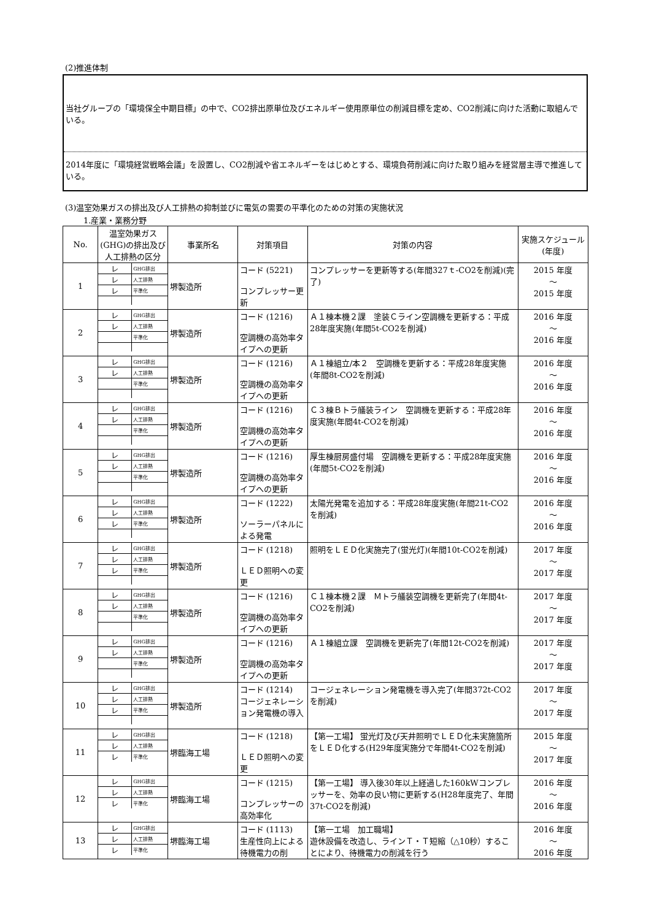(2)推進体制
当社グループの「環境保全中期目標」の中で、CO2排出原単位及びエネルギー使用原単位の削減目標を定め、CO2削減に向けた活動に取組んでいる。
2014年度に「環境経営戦略会議」を設置し、CO2削減や省エネルギーをはじめとする、環境負荷削減に向けた取り組みを経営層主導で推進している。
(3)温室効果ガスの排出及び人工排熱の抑制並びに電気の需要の平準化のための対策の実施状況
1.産業・業務分野
| No. | 温室効果ガス(GHG)の排出及び人工排熱の区分 | 事業所名 | 対策項目 | 対策の内容 | 実施スケジュール(年度) |
| --- | --- | --- | --- | --- | --- |
| 1 | / レ / GHG排出 / / レ / 人工排熱 / / レ / 平準化 / | 堺製造所 | コード (5221) コンプレッサー更新 | コンプレッサーを更新等する(年間327ｔ-CO2を削減)(完了) | 2015 年度 ～ 2015 年度 |
| 2 | / レ / GHG排出 / / レ / 人工排熱 / / / 平準化 / | 堺製造所 | コード (1216) 空調機の高効率タイプへの更新 | Ａ１棟本機２課 塗装Ｃライン空調機を更新する：平成28年度実施(年間5t-CO2を削減) | 2016 年度 ～ 2016 年度 |
| 3 | / レ / GHG排出 / / レ / 人工排熱 / / / 平準化 / | 堺製造所 | コード (1216) 空調機の高効率タイプへの更新 | Ａ１棟組立/本２ 空調機を更新する：平成28年度実施(年間8t-CO2を削減) | 2016 年度 ～ 2016 年度 |
| 4 | / レ / GHG排出 / / レ / 人工排熱 / / / 平準化 / | 堺製造所 | コード (1216) 空調機の高効率タイプへの更新 | Ｃ３棟Ｂトラ艤装ライン 空調機を更新する：平成28年度実施(年間4t-CO2を削減) | 2016 年度 ～ 2016 年度 |
| 5 | / レ / GHG排出 / / レ / 人工排熱 / / / 平準化 / | 堺製造所 | コード (1216) 空調機の高効率タイプへの更新 | 厚生棟厨房盛付場 空調機を更新する：平成28年度実施(年間5t-CO2を削減) | 2016 年度 ～ 2016 年度 |
| 6 | / レ / GHG排出 / / レ / 人工排熱 / / レ / 平準化 / | 堺製造所 | コード (1222) ソーラーパネルによる発電 | 太陽光発電を追加する：平成28年度実施(年間21t-CO2を削減) | 2016 年度 ～ 2016 年度 |
| 7 | / レ / GHG排出 / / レ / 人工排熱 / / レ / 平準化 / | 堺製造所 | コード (1218) ＬＥＤ照明への変更 | 照明をＬＥＤ化実施完了(蛍光灯)(年間10t-CO2を削減) | 2017 年度 ～ 2017 年度 |
| 8 | / レ / GHG排出 / / レ / 人工排熱 / / / 平準化 / | 堺製造所 | コード (1216) 空調機の高効率タイプへの更新 | Ｃ１棟本機２課 Ｍトラ艤装空調機を更新完了(年間4t-CO2を削減) | 2017 年度 ～ 2017 年度 |
| 9 | / レ / GHG排出 / / レ / 人工排熱 / / / 平準化 / | 堺製造所 | コード (1216) 空調機の高効率タイプへの更新 | Ａ１棟組立課 空調機を更新完了(年間12t-CO2を削減) | 2017 年度 ～ 2017 年度 |
| 10 | / レ / GHG排出 / / レ / 人工排熱 / / レ / 平準化 / | 堺製造所 | コード (1214) コージェネレーション発電機の導入 | コージェネレーション発電機を導入完了(年間372t-CO2を削減) | 2017 年度 ～ 2017 年度 |
| 11 | / レ / GHG排出 / / レ / 人工排熱 / / レ / 平準化 / | 堺臨海工場 | コード (1218) ＬＥＤ照明への変更 | 【第一工場】 蛍光灯及び天井照明でＬＥＤ化未実施箇所をＬＥＤ化する(H29年度実施分で年間4t-CO2を削減) | 2015 年度 ～ 2017 年度 |
| 12 | / レ / GHG排出 / / レ / 人工排熱 / / レ / 平準化 / | 堺臨海工場 | コード (1215) コンプレッサーの高効率化 | 【第一工場】 導入後30年以上経過した160kWコンプレッサーを、効率の良い物に更新する(H28年度完了、年間37t-CO2を削減) | 2016 年度 ～ 2016 年度 |
| 13 | / レ / GHG排出 / / レ / 人工排熱 / / レ / 平準化 / | 堺臨海工場 | コード (1113) 生産性向上による待機電力の削 | 【第一工場 加工職場】 遊休設備を改造し、ラインＴ・Ｔ短縮（△10秒）することにより、待機電力の削減を行う | 2016 年度 ～ 2016 年度 |